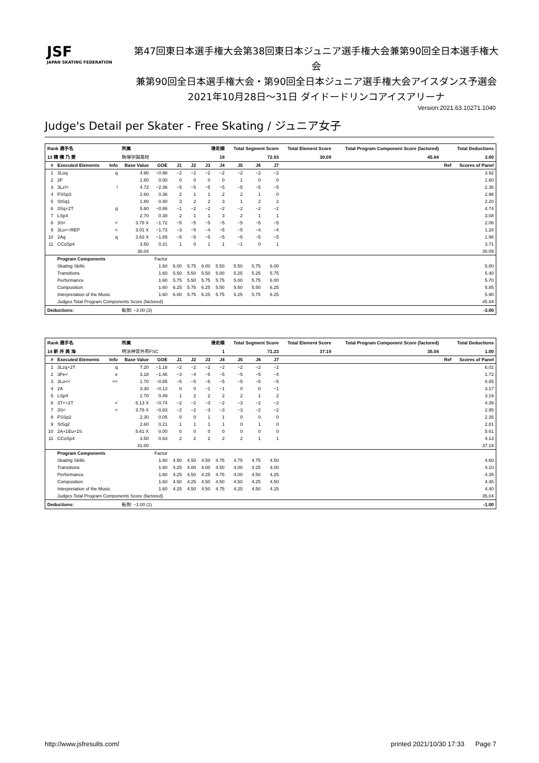JSF
JAPAN SKATING FEDERATION
第47回東日本選手権大会第38回東日本ジュニア選手権大会兼第90回全日本選手権大会
兼第90回全日本選手権大会・第90回全日本ジュニア選手権大会アイスダンス予選会
2021年10月28日～31日 ダイドードリンコアイスアリーナ
Version:2021.63.10271.1040
Judge's Detail per Skater - Free Skating / ジュニア女子
| Rank 選手名 | | | 所属 | | 滑走順 | | | | Total Segment Score | | | Total Element Score | | Total Program Component Score (factored) | Total Deductions | |
| --- | --- | --- | --- | --- | --- | --- | --- | --- | --- | --- | --- | --- | --- | --- | --- | --- |
| 13 穂 積 乃 愛 | | | 駒場学園高校 | | 18 | | | | 72.93 | | | 30.09 | | 45.84 | 3.00 | |
| # | Executed Elements | Info | Base Value | GOE | J1 | J2 | J3 | J4 | J5 | J6 | J7 | | | | Ref | Scores of Panel |
| 1 | 3Loq | q | 4.90 | −0.98 | −2 | −2 | −2 | −2 | −2 | −2 | −2 | | | | | 3.92 |
| 2 | 2F | | 1.80 | 0.00 | 0 | 0 | 0 | 0 | 1 | 0 | 0 | | | | | 1.80 |
| 3 | 3Lz!< | ! | 4.72 | −2.36 | −5 | −5 | −5 | −5 | −5 | −5 | −5 | | | | | 2.36 |
| 4 | FSSp3 | | 2.60 | 0.36 | 2 | 1 | 1 | 2 | 2 | 1 | 0 | | | | | 2.96 |
| 5 | StSq1 | | 1.80 | 0.40 | 3 | 2 | 2 | 3 | 1 | 2 | 2 | | | | | 2.20 |
| 6 | 3Sq+2T | q | 5.60 | −0.86 | −1 | −2 | −2 | −2 | −2 | −2 | −2 | | | | | 4.74 |
| 7 | LSp4 | | 2.70 | 0.38 | 2 | 1 | 1 | 3 | 2 | 1 | 1 | | | | | 3.08 |
| 8 | 3S< | < | 3.78 X | −1.72 | −5 | −5 | −5 | −5 | −5 | −5 | −5 | | | | | 2.06 |
| 9 | 3Lo<+REP | < | 3.01 X | −1.73 | −3 | −5 | −4 | −5 | −5 | −4 | −4 | | | | | 1.28 |
| 10 | 2Aq | q | 3.63 X | −1.65 | −5 | −5 | −5 | −5 | −5 | −5 | −5 | | | | | 1.98 |
| 11 | CCoSp4 | | 3.50 | 0.21 | 1 | 0 | 1 | 1 | −1 | 0 | 1 | | | | | 3.71 |
| | | | 38.04 | | | | | | | | | | | | | 30.09 |
| | Program Components | | | Factor | | | | | | | | | | | | |
| | Skating Skills | | | 1.60 | 6.00 | 5.75 | 6.00 | 5.50 | 5.50 | 5.75 | 6.00 | | | | | 5.80 |
| | Transitions | | | 1.60 | 5.50 | 5.50 | 5.50 | 5.00 | 5.25 | 5.25 | 5.75 | | | | | 5.40 |
| | Performance | | | 1.60 | 5.75 | 5.50 | 5.75 | 5.75 | 5.00 | 5.75 | 6.00 | | | | | 5.70 |
| | Composition | | | 1.60 | 6.25 | 5.75 | 6.25 | 5.50 | 5.50 | 5.50 | 6.25 | | | | | 5.85 |
| | Interpretation of the Music | | | 1.60 | 6.00 | 5.75 | 6.25 | 5.75 | 5.25 | 5.75 | 6.25 | | | | | 5.90 |
| | Judges Total Program Components Score (factored) | | | | | | | | | | | | | | | 45.84 |
| Deductions: | | | 転倒: −3.00 (3) | | | | | | | | | | | | | -3.00 |
| Rank 選手名 | | | 所属 | | 滑走順 | | | | Total Segment Score | | | Total Element Score | | Total Program Component Score (factored) | Total Deductions | |
| --- | --- | --- | --- | --- | --- | --- | --- | --- | --- | --- | --- | --- | --- | --- | --- | --- |
| 14 新 井 美 海 | | | 明治神宮外苑FSC | | 1 | | | | 71.23 | | | 37.19 | | 35.04 | 1.00 | |
| # | Executed Elements | Info | Base Value | GOE | J1 | J2 | J3 | J4 | J5 | J6 | J7 | | | | Ref | Scores of Panel |
| 1 | 3Lzq+2T | q | 7.20 | −1.18 | −2 | −2 | −2 | −2 | −2 | −2 | −2 | | | | | 6.02 |
| 2 | 3Fe< | e | 3.18 | −1.46 | −3 | −4 | −5 | −5 | −5 | −5 | −4 | | | | | 1.72 |
| 3 | 3Lo<< | << | 1.70 | −0.85 | −5 | −5 | −5 | −5 | −5 | −5 | −5 | | | | | 0.85 |
| 4 | 2A | | 3.30 | −0.13 | 0 | 0 | −1 | −1 | 0 | 0 | −1 | | | | | 3.17 |
| 5 | LSp4 | | 2.70 | 0.49 | 1 | 2 | 2 | 2 | 2 | 1 | 2 | | | | | 3.19 |
| 6 | 3T<+2T | < | 5.13 X | −0.74 | −2 | −2 | −3 | −2 | −3 | −2 | −2 | | | | | 4.39 |
| 7 | 3S< | < | 3.78 X | −0.83 | −2 | −2 | −3 | −3 | −3 | −2 | −2 | | | | | 2.95 |
| 8 | FSSp2 | | 2.30 | 0.05 | 0 | 0 | 1 | 1 | 0 | 0 | 0 | | | | | 2.35 |
| 9 | StSq2 | | 2.60 | 0.21 | 1 | 1 | 1 | 1 | 0 | 1 | 0 | | | | | 2.81 |
| 10 | 2A+1Eu+2S | | 5.61 X | 0.00 | 0 | 0 | 0 | 0 | 0 | 0 | 0 | | | | | 5.61 |
| 11 | CCoSp4 | | 3.50 | 0.63 | 2 | 2 | 2 | 2 | 2 | 1 | 1 | | | | | 4.13 |
| | | | 41.00 | | | | | | | | | | | | | 37.19 |
| | Program Components | | | Factor | | | | | | | | | | | | |
| | Skating Skills | | | 1.60 | 4.50 | 4.50 | 4.50 | 4.75 | 4.75 | 4.75 | 4.50 | | | | | 4.60 |
| | Transitions | | | 1.60 | 4.25 | 4.00 | 4.00 | 4.50 | 4.00 | 4.25 | 4.00 | | | | | 4.10 |
| | Performance | | | 1.60 | 4.25 | 4.50 | 4.25 | 4.75 | 4.00 | 4.50 | 4.25 | | | | | 4.35 |
| | Composition | | | 1.60 | 4.50 | 4.25 | 4.50 | 4.50 | 4.50 | 4.25 | 4.50 | | | | | 4.45 |
| | Interpretation of the Music | | | 1.60 | 4.25 | 4.50 | 4.50 | 4.75 | 4.25 | 4.50 | 4.25 | | | | | 4.40 |
| | Judges Total Program Components Score (factored) | | | | | | | | | | | | | | | 35.04 |
| Deductions: | | | 転倒: −1.00 (1) | | | | | | | | | | | | | -1.00 |
http://www.jsfresults.com/ printed 2021/10/30 17:33 Page 7